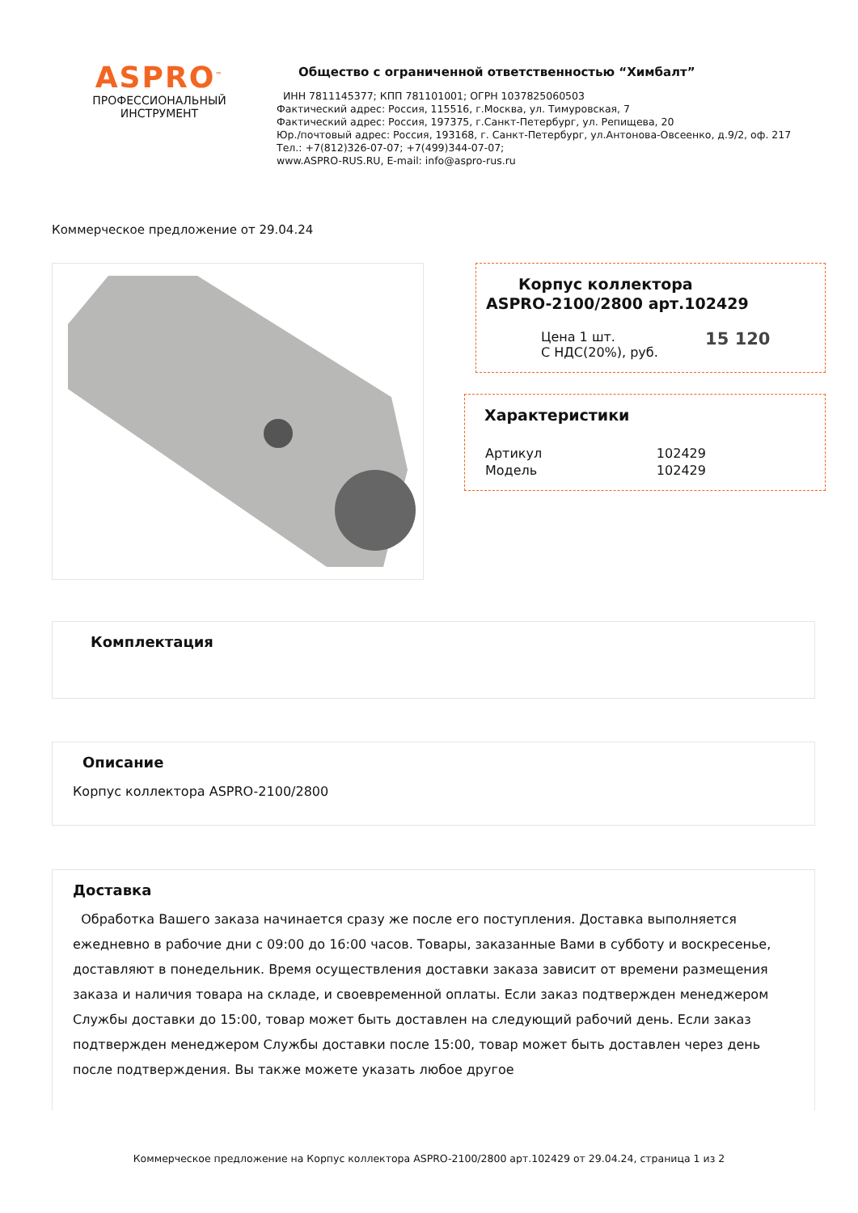ASPRO<sup>™</sup>
ПРОФЕССИОНАЛЬНЫЙ
ИНСТРУМЕНТ
Общество с ограниченной ответственностью “Химбалт”
ИНН 7811145377; КПП 781101001; ОГРН 1037825060503
Фактический адрес: Россия, 115516, г.Москва, ул. Тимуровская, 7
Фактический адрес: Россия, 197375, г.Санкт-Петербург, ул. Репищева, 20
Юр./почтовый адрес: Россия, 193168, г. Санкт-Петербург, ул.Антонова-Овсеенко, д.9/2, оф. 217
Тел.: +7(812)326-07-07; +7(499)344-07-07;
www.ASPRO-RUS.RU, E-mail: info@aspro-rus.ru
Коммерческое предложение от 29.04.24
Корпус коллектора
ASPRO-2100/2800 арт.102429
| Цена 1 шт. С НДС(20%), руб. | 15 120 |
Характеристики
| Артикул | 102429 |
| Модель | 102429 |
Комплектация
Описание
Корпус коллектора ASPRO-2100/2800
Доставка
Обработка Вашего заказа начинается сразу же после его поступления. Доставка выполняется ежедневно в рабочие дни с 09:00 до 16:00 часов. Товары, заказанные Вами в субботу и воскресенье, доставляют в понедельник. Время осуществления доставки заказа зависит от времени размещения заказа и наличия товара на складе, и своевременной оплаты. Если заказ подтвержден менеджером Службы доставки до 15:00, товар может быть доставлен на следующий рабочий день. Если заказ подтвержден менеджером Службы доставки после 15:00, товар может быть доставлен через день после подтверждения. Вы также можете указать любое другое
Коммерческое предложение на Корпус коллектора ASPRO-2100/2800 арт.102429 от 29.04.24, страница 1 из 2